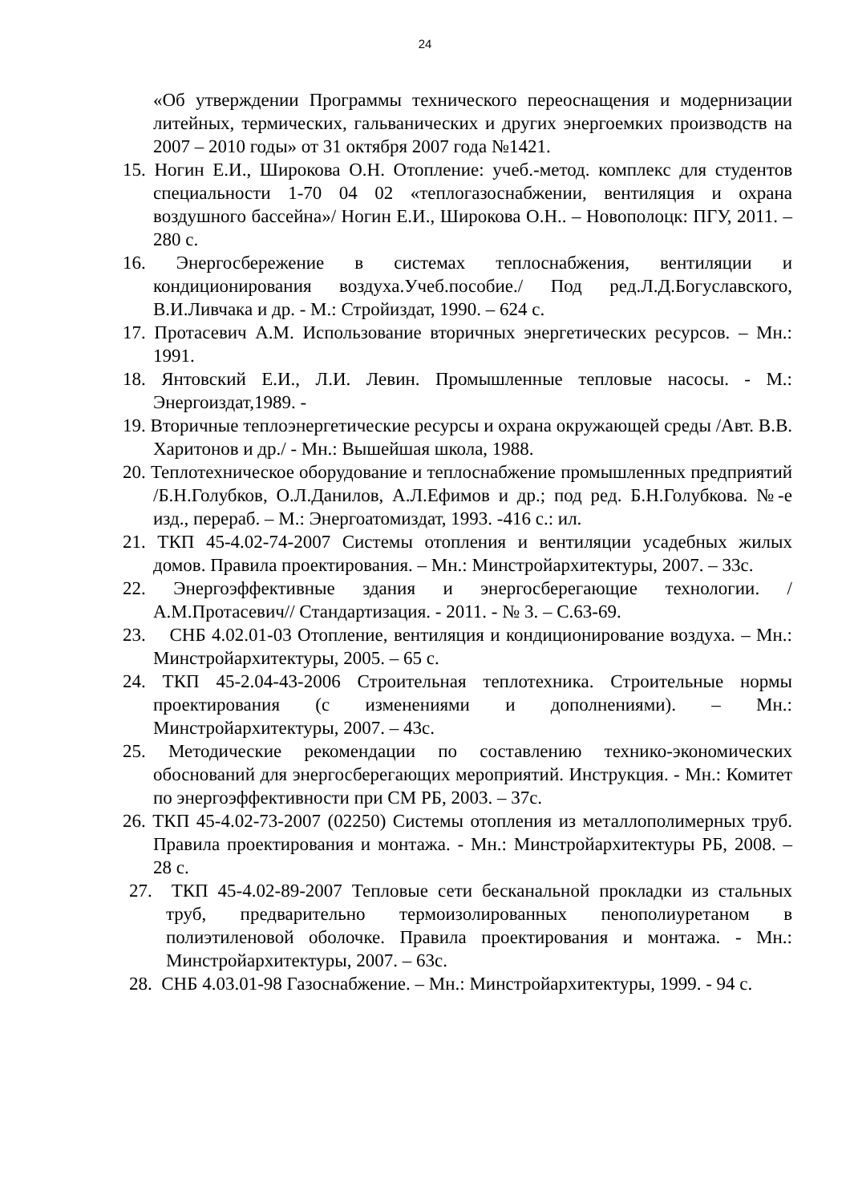24
«Об утверждении Программы технического переоснащения и модернизации литейных, термических, гальванических и других энергоемких производств на 2007 – 2010 годы» от 31 октября 2007 года №1421.
15. Ногин Е.И., Широкова О.Н. Отопление: учеб.-метод. комплекс для студентов специальности 1-70 04 02 «теплогазоснабжении, вентиляция и охрана воздушного бассейна»/ Ногин Е.И., Широкова О.Н.. – Новополоцк: ПГУ, 2011. – 280 с.
16. Энергосбережение в системах теплоснабжения, вентиляции и кондиционирования воздуха.Учеб.пособие./ Под ред.Л.Д.Богуславского, В.И.Ливчака и др. - М.: Стройиздат, 1990. – 624 с.
17. Протасевич А.М. Использование вторичных энергетических ресурсов. – Мн.: 1991.
18. Янтовский Е.И., Л.И. Левин. Промышленные тепловые насосы. - М.: Энергоиздат,1989. -
19. Вторичные теплоэнергетические ресурсы и охрана окружающей среды /Авт. В.В. Харитонов и др./ - Мн.: Вышейшая школа, 1988.
20. Теплотехническое оборудование и теплоснабжение промышленных предприятий /Б.Н.Голубков, О.Л.Данилов, А.Л.Ефимов и др.; под ред. Б.Н.Голубкова. №-е изд., перераб. – М.: Энергоатомиздат, 1993. -416 с.: ил.
21. ТКП 45-4.02-74-2007 Системы отопления и вентиляции усадебных жилых домов. Правила проектирования. – Мн.: Минстройархитектуры, 2007. – 33с.
22. Энергоэффективные здания и энергосберегающие технологии. /А.М.Протасевич// Стандартизация. - 2011. - № 3. – С.63-69.
23. СНБ 4.02.01-03 Отопление, вентиляция и кондиционирование воздуха. – Мн.: Минстройархитектуры, 2005. – 65 с.
24. ТКП 45-2.04-43-2006 Строительная теплотехника. Строительные нормы проектирования (с изменениями и дополнениями). – Мн.: Минстройархитектуры, 2007. – 43с.
25. Методические рекомендации по составлению технико-экономических обоснований для энергосберегающих мероприятий. Инструкция. - Мн.: Комитет по энергоэффективности при СМ РБ, 2003. – 37с.
26. ТКП 45-4.02-73-2007 (02250) Системы отопления из металлополимерных труб. Правила проектирования и монтажа. - Мн.: Минстройархитектуры РБ, 2008. – 28 с.
27. ТКП 45-4.02-89-2007 Тепловые сети бесканальной прокладки из стальных труб, предварительно термоизолированных пенополиуретаном в полиэтиленовой оболочке. Правила проектирования и монтажа. - Мн.: Минстройархитектуры, 2007. – 63с.
28. СНБ 4.03.01-98 Газоснабжение. – Мн.: Минстройархитектуры, 1999. - 94 с.